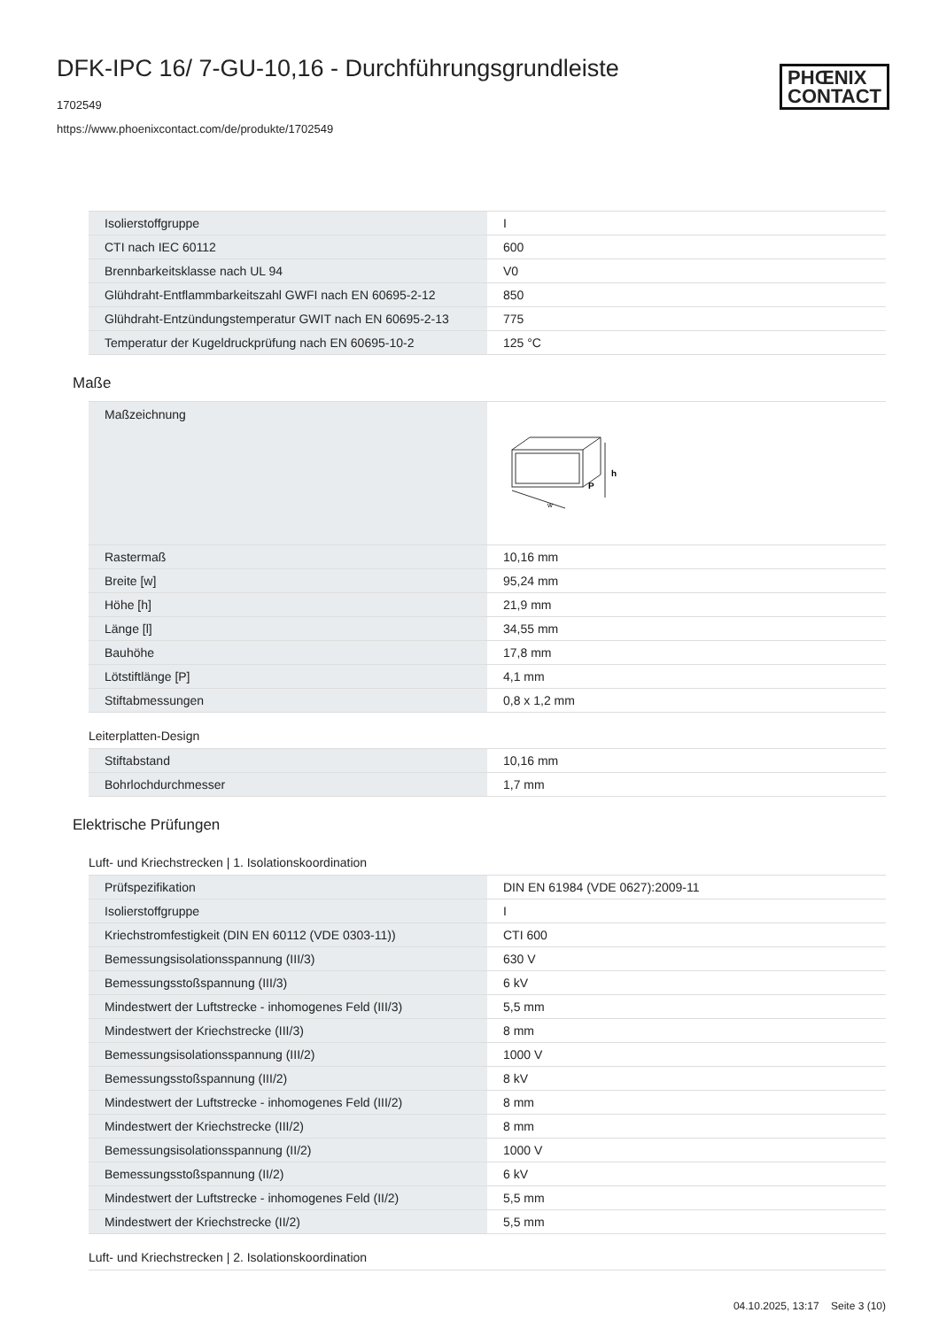DFK-IPC 16/ 7-GU-10,16 - Durchführungsgrundleiste
1702549
https://www.phoenixcontact.com/de/produkte/1702549
PHŒNIX
CONTACT
| Isolierstoffgruppe | I |
| CTI nach IEC 60112 | 600 |
| Brennbarkeitsklasse nach UL 94 | V0 |
| Glühdraht-Entflammbarkeitszahl GWFI nach EN 60695-2-12 | 850 |
| Glühdraht-Entzündungstemperatur GWIT nach EN 60695-2-13 | 775 |
| Temperatur der Kugeldruckprüfung nach EN 60695-10-2 | 125 °C |
Maße
| Maßzeichnung | w h P |
| Rastermaß | 10,16 mm |
| Breite [w] | 95,24 mm |
| Höhe [h] | 21,9 mm |
| Länge [l] | 34,55 mm |
| Bauhöhe | 17,8 mm |
| Lötstiftlänge [P] | 4,1 mm |
| Stiftabmessungen | 0,8 x 1,2 mm |
Leiterplatten-Design
| Stiftabstand | 10,16 mm |
| Bohrlochdurchmesser | 1,7 mm |
Elektrische Prüfungen
Luft- und Kriechstrecken | 1. Isolationskoordination
| Prüfspezifikation | DIN EN 61984 (VDE 0627):2009-11 |
| Isolierstoffgruppe | I |
| Kriechstromfestigkeit (DIN EN 60112 (VDE 0303-11)) | CTI 600 |
| Bemessungsisolationsspannung (III/3) | 630 V |
| Bemessungsstoßspannung (III/3) | 6 kV |
| Mindestwert der Luftstrecke - inhomogenes Feld (III/3) | 5,5 mm |
| Mindestwert der Kriechstrecke (III/3) | 8 mm |
| Bemessungsisolationsspannung (III/2) | 1000 V |
| Bemessungsstoßspannung (III/2) | 8 kV |
| Mindestwert der Luftstrecke - inhomogenes Feld (III/2) | 8 mm |
| Mindestwert der Kriechstrecke (III/2) | 8 mm |
| Bemessungsisolationsspannung (II/2) | 1000 V |
| Bemessungsstoßspannung (II/2) | 6 kV |
| Mindestwert der Luftstrecke - inhomogenes Feld (II/2) | 5,5 mm |
| Mindestwert der Kriechstrecke (II/2) | 5,5 mm |
Luft- und Kriechstrecken | 2. Isolationskoordination
04.10.2025, 13:17 Seite 3 (10)